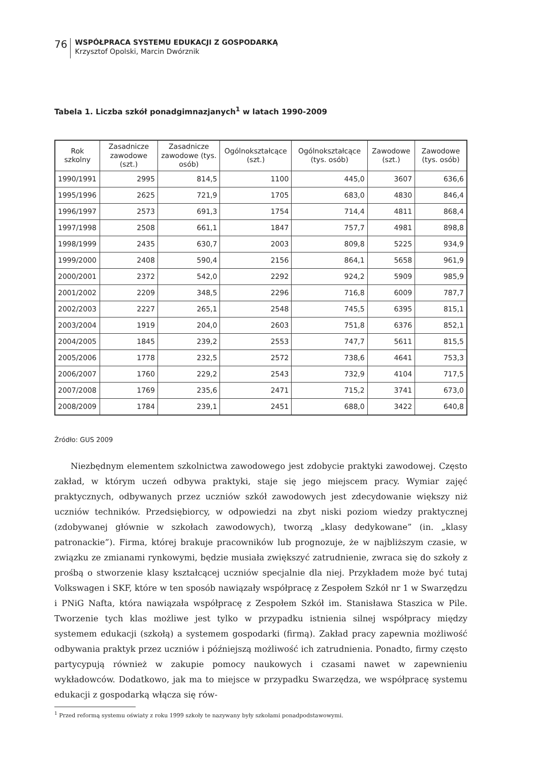76
WSPÓŁPRACA SYSTEMU EDUKACJI Z GOSPODARKĄ
Krzysztof Opolski, Marcin Dwórznik
Tabela 1. Liczba szkół ponadgimnazjanych<sup>1</sup> w latach 1990-2009
| Rok szkolny | Zasadnicze zawodowe (szt.) | Zasadnicze zawodowe (tys. osób) | Ogólnokształcące (szt.) | Ogólnokształcące (tys. osób) | Zawodowe (szt.) | Zawodowe (tys. osób) |
| --- | --- | --- | --- | --- | --- | --- |
| 1990/1991 | 2995 | 814,5 | 1100 | 445,0 | 3607 | 636,6 |
| 1995/1996 | 2625 | 721,9 | 1705 | 683,0 | 4830 | 846,4 |
| 1996/1997 | 2573 | 691,3 | 1754 | 714,4 | 4811 | 868,4 |
| 1997/1998 | 2508 | 661,1 | 1847 | 757,7 | 4981 | 898,8 |
| 1998/1999 | 2435 | 630,7 | 2003 | 809,8 | 5225 | 934,9 |
| 1999/2000 | 2408 | 590,4 | 2156 | 864,1 | 5658 | 961,9 |
| 2000/2001 | 2372 | 542,0 | 2292 | 924,2 | 5909 | 985,9 |
| 2001/2002 | 2209 | 348,5 | 2296 | 716,8 | 6009 | 787,7 |
| 2002/2003 | 2227 | 265,1 | 2548 | 745,5 | 6395 | 815,1 |
| 2003/2004 | 1919 | 204,0 | 2603 | 751,8 | 6376 | 852,1 |
| 2004/2005 | 1845 | 239,2 | 2553 | 747,7 | 5611 | 815,5 |
| 2005/2006 | 1778 | 232,5 | 2572 | 738,6 | 4641 | 753,3 |
| 2006/2007 | 1760 | 229,2 | 2543 | 732,9 | 4104 | 717,5 |
| 2007/2008 | 1769 | 235,6 | 2471 | 715,2 | 3741 | 673,0 |
| 2008/2009 | 1784 | 239,1 | 2451 | 688,0 | 3422 | 640,8 |
Źródło: GUS 2009
Niezbędnym elementem szkolnictwa zawodowego jest zdobycie praktyki zawodowej. Często zakład, w którym uczeń odbywa praktyki, staje się jego miejscem pracy. Wymiar zajęć praktycznych, odbywanych przez uczniów szkół zawodowych jest zdecydowanie większy niż uczniów techników. Przedsiębiorcy, w odpowiedzi na zbyt niski poziom wiedzy praktycznej (zdobywanej głównie w szkołach zawodowych), tworzą „klasy dedykowane” (in. „klasy patronackie”). Firma, której brakuje pracowników lub prognozuje, że w najbliższym czasie, w związku ze zmianami rynkowymi, będzie musiała zwiększyć zatrudnienie, zwraca się do szkoły z prośbą o stworzenie klasy kształcącej uczniów specjalnie dla niej. Przykładem może być tutaj Volkswagen i SKF, które w ten sposób nawiązały współpracę z Zespołem Szkół nr 1 w Swarzędzu i PNiG Nafta, która nawiązała współpracę z Zespołem Szkół im. Stanisława Staszica w Pile. Tworzenie tych klas możliwe jest tylko w przypadku istnienia silnej współpracy między systemem edukacji (szkołą) a systemem gospodarki (firmą). Zakład pracy zapewnia możliwość odbywania praktyk przez uczniów i późniejszą możliwość ich zatrudnienia. Ponadto, firmy często partycypują również w zakupie pomocy naukowych i czasami nawet w zapewnieniu wykładowców. Dodatkowo, jak ma to miejsce w przypadku Swarzędza, we współpracę systemu edukacji z gospodarką włącza się rów-
<sup>1</sup> Przed reformą systemu oświaty z roku 1999 szkoły te nazywany były szkołami ponadpodstawowymi.